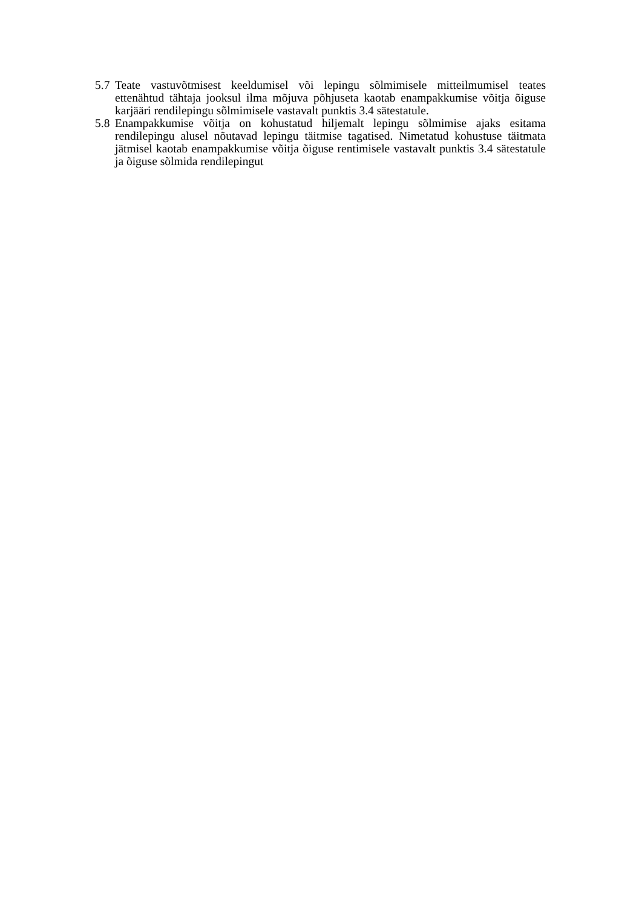5.7 Teate vastuvõtmisest keeldumisel või lepingu sõlmimisele mitteilmumisel teates ettenähtud tähtaja jooksul ilma mõjuva põhjuseta kaotab enampakkumise võitja õiguse karjääri rendilepingu sõlmimisele vastavalt punktis 3.4 sätestatule.
5.8 Enampakkumise võitja on kohustatud hiljemalt lepingu sõlmimise ajaks esitama rendilepingu alusel nõutavad lepingu täitmise tagatised. Nimetatud kohustuse täitmata jätmisel kaotab enampakkumise võitja õiguse rentimisele vastavalt punktis 3.4 sätestatule ja õiguse sõlmida rendilepingut